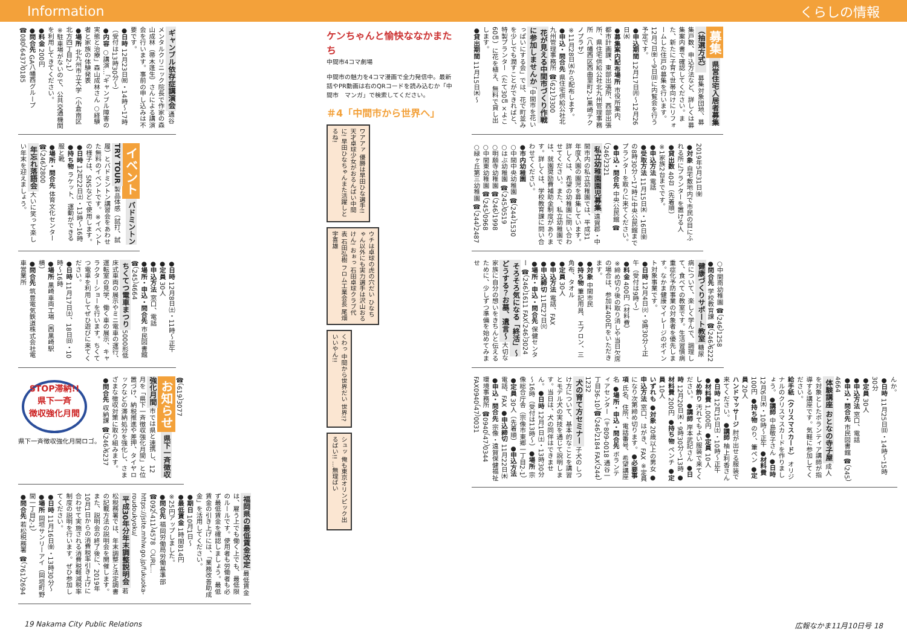Information くらしの情報
募集 県営住宅入居者募集（抽選方式） 募集対象団地、募集戸数、申込方法など、詳しくは募集案内書で確認してください。また、新たに子育て世帯向けにリフォームした住戸の募集を行います。12月7日㈮～9日㈰に内覧会を行う予定です。
●申込期間 12月17日㈪～12月26日㈬
●募集案内配布場所 市役所案内、都市計画課、東部出張所、西部出張所、県住宅供給公社北九州管理事務所（八幡西区西曲里町2-1黒崎テクノプラザ）
※11月28日㈬から配布します。
●申込・問合先 県住宅供給公社北九州管理事務所 ☎（621）3300
花が見える中間市づくり作戦に参加しませんか「中間市を花いっぱいにする会」では、花で町並みを少しでも潤すことができればと、特製プランター（たて30㎝×よこ60㎝）に花を植え、無料で貸し出します。
●貸出期間 11月15日㈭～
2019年5月31日㈮
●対象 自宅敷地内で市民の目にふれる所にプランターを置ける人
●貸出数 40台（先着順）
※1家族2台までです。
●申込方法 電話
●受取方法 11月15日㈭・16日㈮の8時30分～17時に中央公民館までプランターを取りに来てください。
●申込・問合先 中央公民館 ☎（246）2321
私立幼稚園園児募集遠賀郡・中間市内の私立幼稚園では、平成31年度入園の園児を募集しています。詳しくは、希望の幼稚園に問い合わせてください。また、私立幼稚園では、就園奨励費補助金制度があります。詳しくは、学校教育課に問い合わせてください。
●市内幼稚園
○中間中央幼稚園 ☎（244）1530
○はぶ幼稚園 ☎（245）0519
○明願寺幼稚園 ☎（246）1998
○中間東幼稚園 ☎（245）0968
○緑ヶ丘第三幼稚園 ☎（244）2487
○中間南幼稚園 ☎（246）1258
●問合先 学校教育課 ☎（246）6222
健康づくりサポート教室糖尿病について、楽しく学んで、調理して、食べての教室です。生活習慣病重症化予防事業の対象者を優先します。なかま健康マイレージのポイント対象事業です。
●日時 12月4日㈫・9時30分～正午（受付は9時～）
●料金 400円（材料費）
※締め切り後の取り消しや当日欠席の場合は、参加料400円をいただきます。
●対象 中間市民
●持ち物 筆記用具、エプロン、三角布、タオル
●定員 30人
●申込方法 電話、FAX
●申込締切 11月27日㈫
●場所・申込・問合先 保健センター ☎（246）1611 FAX（246）3024
そろそろ気になる「終活」～どうする？お墓、遺言～大切な家族に自分の想いをきちんと伝えるために、少しずつ準備を始めてみませ
んか。
●日時 11月25日㈰・14時～15時30分
●定員 30人
●申込方法 窓口、電話
●申込・問合先 市民図書館 ☎（245）4664
体験講座 おとなの寺子屋成人を対象としたボランティア講師が指導する講座です。気軽に参加してください。
給手紙（クリスマスカード） オリジナルのクリスマスカードを作りましょう。●講師 中島敬子さん ●日時 12月6日㈭・10時～正午 ●材料費 100円 ●持ち物 のり、筆ペン ●定員 20人
ハンドマッサージ 肘が出せる服装で来てください。●講師 柚上利香さん ●日時 12月15日㈯・10時～正午 ●材料費 1,000円 ●定員 10人
しめ飾り 汚れてもよい服装で来てください。●講師 岸本武記さん ●日時 12月20日㈭・9時30分～13時 ●材料費 200円 ●持ち物 ペンチ ●定員 10人
いずれも ●対象 20歳以上の男女 ●申込方法 窓口、はがき、FAX ※定員になり次第締め切ります。●必要事項 氏名、住所、電話番号、希望講座名 ●場所・申込・問合先 ボランティアセンター（〒809-0018 通谷一丁目36-10）☎（246）2184 FAX（244）1232
犬の育て方セミナー子犬のしつけ方について、基本的なことを講習とモデル犬の実技を通じて説明します。当日は、犬の同伴はできません。●日時 12月1日㈯・13時30分～16時（受付は13時～）●場所 宗像総合庁舎（宗像市東郷一丁目2-1）●定員 30人（先着順）●申込方法 電話、FAX ●申込締切 11月22日㈭ ●申込・問合先 宗像・遠賀保健福祉環境事務所 ☎0940（47）0344 FAX0940（47）0031
ギャンブル依存症講演会通谷メンタルクリニック院長で作家の森山成林（帚木蓬生）さんによる講演会を行います。事前の申し込みは不要です。
●日時 12月23日㈷・14時～17時（受付は13時30分～）
●内容 ○講演…「ギャンブル障害の実態と治療」森山成林さん ○経験者と家族の体験発表
●場所 北九州市立大学（小倉南区北方四丁目2-1）
※駐車場がないので、公共交通機関を利用してきてください。
●料金 200円
●問合先 GA八幡西グループ ☎080（6437）0185
イベント バドミントンTRY TOUR製品体感（試打、試履）とバドミントン講習会をあわせた無料のイベントです。※イベントの様子は、SNSなどで使用します。
●日時 12月22日㈯・13時～16時
●持ち物 ラケット、運動ができる服と靴
●場所・問合先 体育文化センター ☎（246）2800
年忘れ落語会大いに笑って楽しい年末を迎えましょう。
●日時 12月8日㈯・11時～正午
●定員 30人
●申込方法 窓口、電話
●場所・申込・問合先 市民図書館 ☎（245）4664
ちくてつ電車まつり5000形低床式車両の展示やミニ電車の運行、運転室の見学、働く車の展示、キャラクターショーを行います。ちくてつ電車を利用してぜひ遊びに来てください。
●日時 11月17日㈯、18日㈰・10時～16時
●場所 黒崎車両工場（西黒崎駅横）
●問合先 筑豊電気鉄道株式会社電車営業所
☎（619）3077
お知らせ 県下一斉徴収強化月間市では県と連携し、12月を「県下一斉徴収強化月間」と位置づけ、納税推進や差押、タイヤロックなどの滞納処分を強化し、さまざまな徴収対策に取り組みます。
●問合先 収納課 ☎（246）6237
STOP滞納!!
県下一斉
徴収強化月間 県下一斉徴収強化月間ロゴ。
福岡県の最低賃金改定最低賃金は、雇う上でも働く上でも、最低限のルールです。使用者も労働者も必ず最低賃金を確認しましょう。最低賃金の引き上げには、「業務改善助成金」を活用してください。
●期日 10月1日～
●最低賃金 1時間814円
※25円アップしました。
●問合先 福岡労働局労働基準部 ☎092（411）4578 ○URL…https://jsite.mhlw.go.jp/fukuoka-roudoukyoku/
平成30年分年末調整説明会若松税務署では、年末調整と法定調書の記載方法の説明会を開催します。また、説明会の終了後に、2019年10月1日からの消費税率引き上げに合わせて実施される消費税軽減税率制度の説明を行います。ぜひ参加してください。
●日時 11月16日㈮・13時30分～
●場所 岡垣サンリーアイ（岡垣町野間一丁目2-1）
●問合先 若松税務署 ☎（761）2694
ケンちゃんと愉快ななかまたち
中間市4コマ劇場
中間市の魅力を4コマ漫画で全力発信中。最新話やPR動画は右のQRコードを読み込むか「中間市　マンガ」で検索してください。
＃4「中間市から世界へ」
ワアアァ 優勝は早田ひな選手!! 天才卓球少女がおるんぱい中間に! 早田ひなちゃんまた活躍しとるね!
ウチは卓球の虎の穴だい ひなちゃん以外にも実力選手は沢山おるけん! おぉっ 石田卓球クラブ代表 石田弘樹 フロム工業会長 尾畑宇喜雄
くわっ 中間から世界だい 世界!? いいやん!!
シュッ 俺も東京オリンピック出るばい!! …無理ばい
19 Nakama City Public Relations 広報なかま11月10日号 18